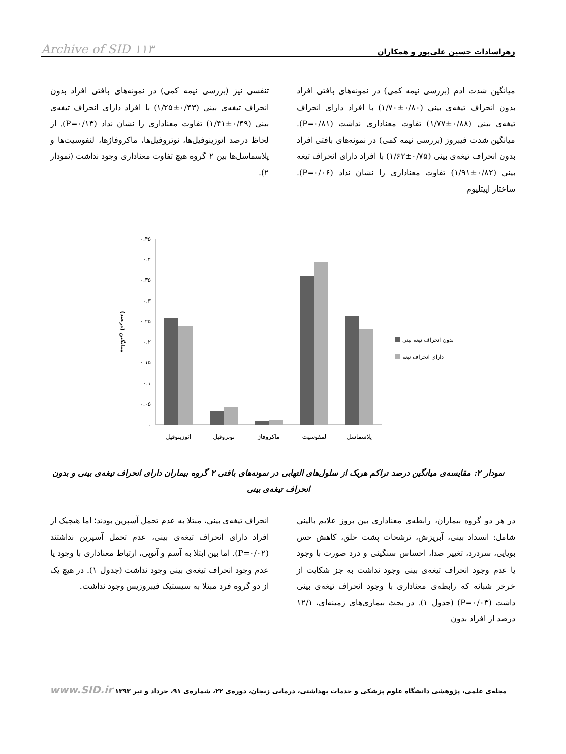زهراسادات حسین علی‌پور و همکاران Archive of SID ۱۱۳
میانگین شدت ادم (بررسی نیمه کمی) در نمونه‌های بافتی افراد بدون انحراف تیغه‌ی بینی (۰/۸۰±۱/۷۰) با افراد دارای انحراف تیغه‌ی بینی (۰/۸۸±۱/۷۷) تفاوت معناداری نداشت (P=۰/۸۱). میانگین شدت فیبروز (بررسی نیمه کمی) در نمونه‌های بافتی افراد بدون انحراف تیغه‌ی بینی (۰/۷۵±۱/۶۲) با افراد دارای انحراف تیغه بینی (۰/۸۲±۱/۹۱) تفاوت معناداری را نشان نداد (P=۰/۰۶). ساختار اپیتلیوم
تنفسی نیز (بررسی نیمه کمی) در نمونه‌های بافتی افراد بدون انحراف تیغه‌ی بینی (۰/۴۳±۱/۲۵) با افراد دارای انحراف تیغه‌ی بینی (۰/۴۹±۱/۴۱) تفاوت معناداری را نشان نداد (P=۰/۱۳). از لحاظ درصد ائوزینوفیل‌ها، نوتروفیل‌ها، ماکروفاژها، لنفوسیت‌ها و پلاسماسل‌ها بین ۲ گروه هیچ تفاوت معناداری وجود نداشت (نمودار ۲).
۰.۴۵
۰.۴
۰.۳۵
۰.۳
۰.۲۵
۰.۲
۰.۱۵
۰.۱
۰.۰۵
۰
میانگین (درصد)
ائوزینوفیل
نوتروفیل
ماکروفاژ
لمفوسیت
پلاسماسل
بدون انحراف تیغه بینی
دارای انحراف تیغه
نمودار ۲: مقایسه‌ی میانگین درصد تراکم هریک از سلول‌های التهابی در نمونه‌های بافتی ۲ گروه بیماران دارای انحراف تیغه‌ی بینی و بدون انحراف تیغه‌ی بینی
در هر دو گروه بیماران، رابطه‌ی معناداری بین بروز علایم بالینی شامل: انسداد بینی، آبریزش، ترشحات پشت حلق، کاهش حس بویایی، سردرد، تغییر صدا، احساس سنگینی و درد صورت با وجود یا عدم وجود انحراف تیغه‌ی بینی وجود نداشت به جز شکایت از خرخر شبانه که رابطه‌ی معناداری با وجود انحراف تیغه‌ی بینی داشت (P=۰/۰۳) (جدول ۱). در بحث بیماری‌های زمینه‌ای، ۱۲/۱ درصد از افراد بدون
انحراف تیغه‌ی بینی، مبتلا به عدم تحمل آسپرین بودند؛ اما هیچیک از افراد دارای انحراف تیغه‌ی بینی، عدم تحمل آسپرین نداشتند (P=۰/۰۲). اما بین ابتلا به آسم و آتوپی، ارتباط معناداری با وجود یا عدم وجود انحراف تیغه‌ی بینی وجود نداشت (جدول ۱). در هیچ یک از دو گروه فرد مبتلا به سیستیک فیبروزیس وجود نداشت.
مجله‌ی علمی، پژوهشی دانشگاه علوم پزشکی و خدمات بهداشتی، درمانی زنجان، دوره‌ی ۲۲، شماره‌ی ۹۱، خرداد و تیر ۱۳۹۳ www.SID.ir